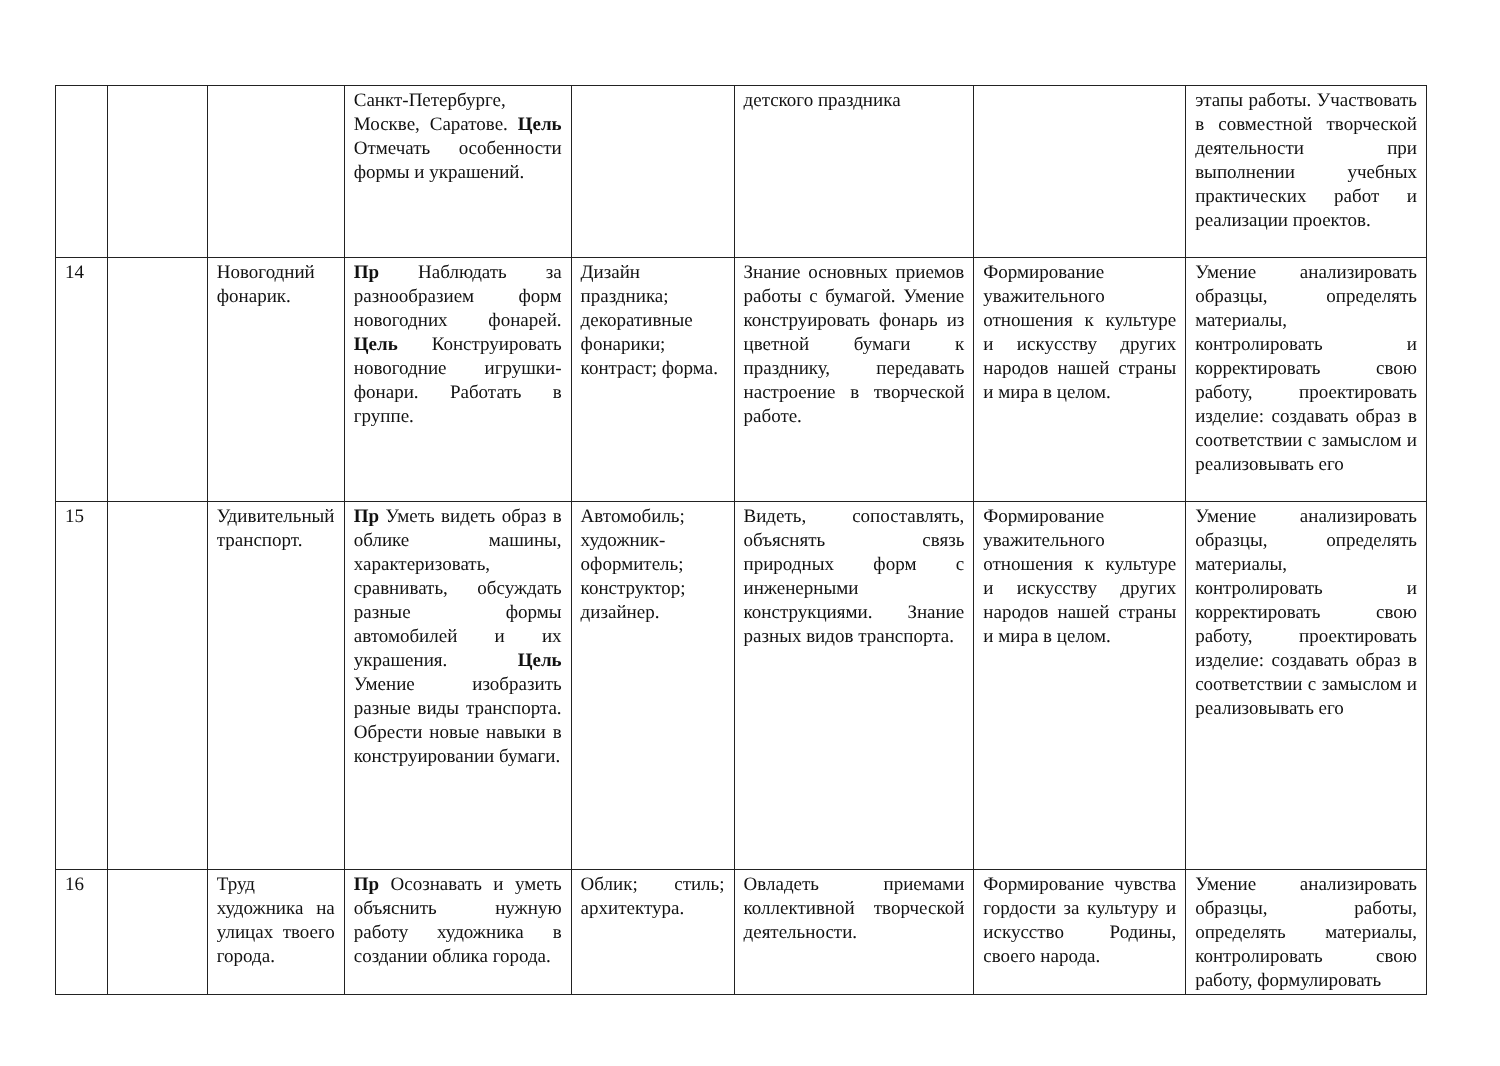| | | | Санкт-Петербурге, Москве, Саратове. Цель Отмечать особенности формы и украшений. | | детского праздника | | этапы работы. Участвовать в совместной творческой деятельности при выполнении учебных практических работ и реализации проектов. |
| 14 | | Новогодний фонарик. | Пр Наблюдать за разнообразием форм новогодних фонарей. Цель Конструировать новогодние игрушки-фонари. Работать в группе. | Дизайн праздника; декоративные фонарики; контраст; форма. | Знание основных приемов работы с бумагой. Умение конструировать фонарь из цветной бумаги к празднику, передавать настроение в творческой работе. | Формирование уважительного отношения к культуре и искусству других народов нашей страны и мира в целом. | Умение анализировать образцы, определять материалы, контролировать и корректировать свою работу, проектировать изделие: создавать образ в соответствии с замыслом и реализовывать его |
| 15 | | Удивительный транспорт. | Пр Уметь видеть образ в облике машины, характеризовать, сравнивать, обсуждать разные формы автомобилей и их украшения. Цель Умение изобразить разные виды транспорта. Обрести новые навыки в конструировании бумаги. | Автомобиль; художник-оформитель; конструктор; дизайнер. | Видеть, сопоставлять, объяснять связь природных форм с инженерными конструкциями. Знание разных видов транспорта. | Формирование уважительного отношения к культуре и искусству других народов нашей страны и мира в целом. | Умение анализировать образцы, определять материалы, контролировать и корректировать свою работу, проектировать изделие: создавать образ в соответствии с замыслом и реализовывать его |
| 16 | | Труд художника на улицах твоего города. | Пр Осознавать и уметь объяснить нужную работу художника в создании облика города. | Облик; стиль; архитектура. | Овладеть приемами коллективной творческой деятельности. | Формирование чувства гордости за культуру и искусство Родины, своего народа. | Умение анализировать образцы, работы, определять материалы, контролировать свою работу, формулировать |